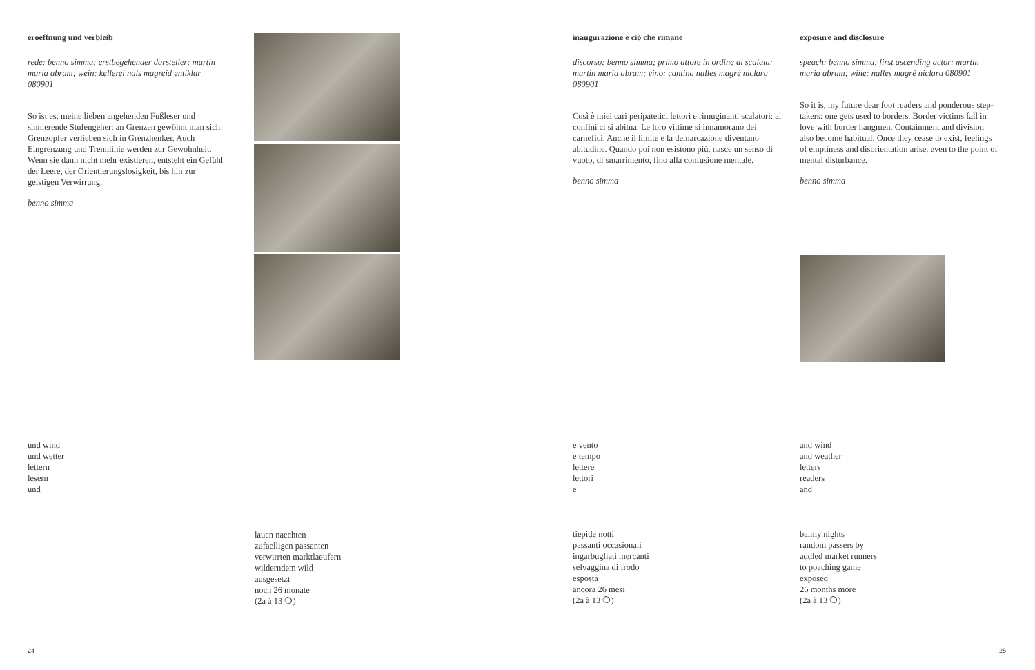eroeffnung und verbleib
rede: benno simma; erstbegehender darsteller: martin maria abram; wein: kellerei nals magreid entiklar 080901
So ist es, meine lieben angehenden Fußleser und sinnierende Stufengeher: an Grenzen gewöhnt man sich. Grenzopfer verlieben sich in Grenzhenker. Auch Eingrenzung und Trennlinie werden zur Gewohnheit. Wenn sie dann nicht mehr existieren, entsteht ein Gefühl der Leere, der Orientierungslosigkeit, bis hin zur geistigen Verwirrung.
benno simma
inaugurazione e ciò che rimane
discorso: benno simma; primo attore in ordine di scalata: martin maria abram; vino: cantina nalles magrè niclara 080901
Così è miei cari peripatetici lettori e rimuginanti scalatori: ai confini ci si abitua. Le loro vittime si innamorano dei carnefici. Anche il limite e la demarcazione diventano abitudine. Quando poi non esistono più, nasce un senso di vuoto, di smarrimento, fino alla confusione mentale.
benno simma
exposure and disclosure
speach: benno simma; first ascending actor: martin maria abram; wine: nalles magrè niclara 080901
So it is, my future dear foot readers and ponderous step-takers: one gets used to borders. Border victims fall in love with border hangmen. Containment and division also become habitual. Once they cease to exist, feelings of emptiness and disorientation arise, even to the point of mental disturbance.
benno simma
und wind
und wetter
lettern
lesern
und
e vento
e tempo
lettere
lettori
e
and wind
and weather
letters
readers
and
lauen naechten
zufaelligen passanten
verwirrten marktlaeufern
wilderndem wild
ausgesetzt
noch 26 monate
(2a à 13 ❍)
tiepide notti
passanti occasionali
ingarbugliati mercanti
selvaggina di frodo
esposta
ancora 26 mesi
(2a à 13 ❍)
balmy nights
random passers by
addled market runners
to poaching game
exposed
26 months more
(2a à 13 ❍)
24 25